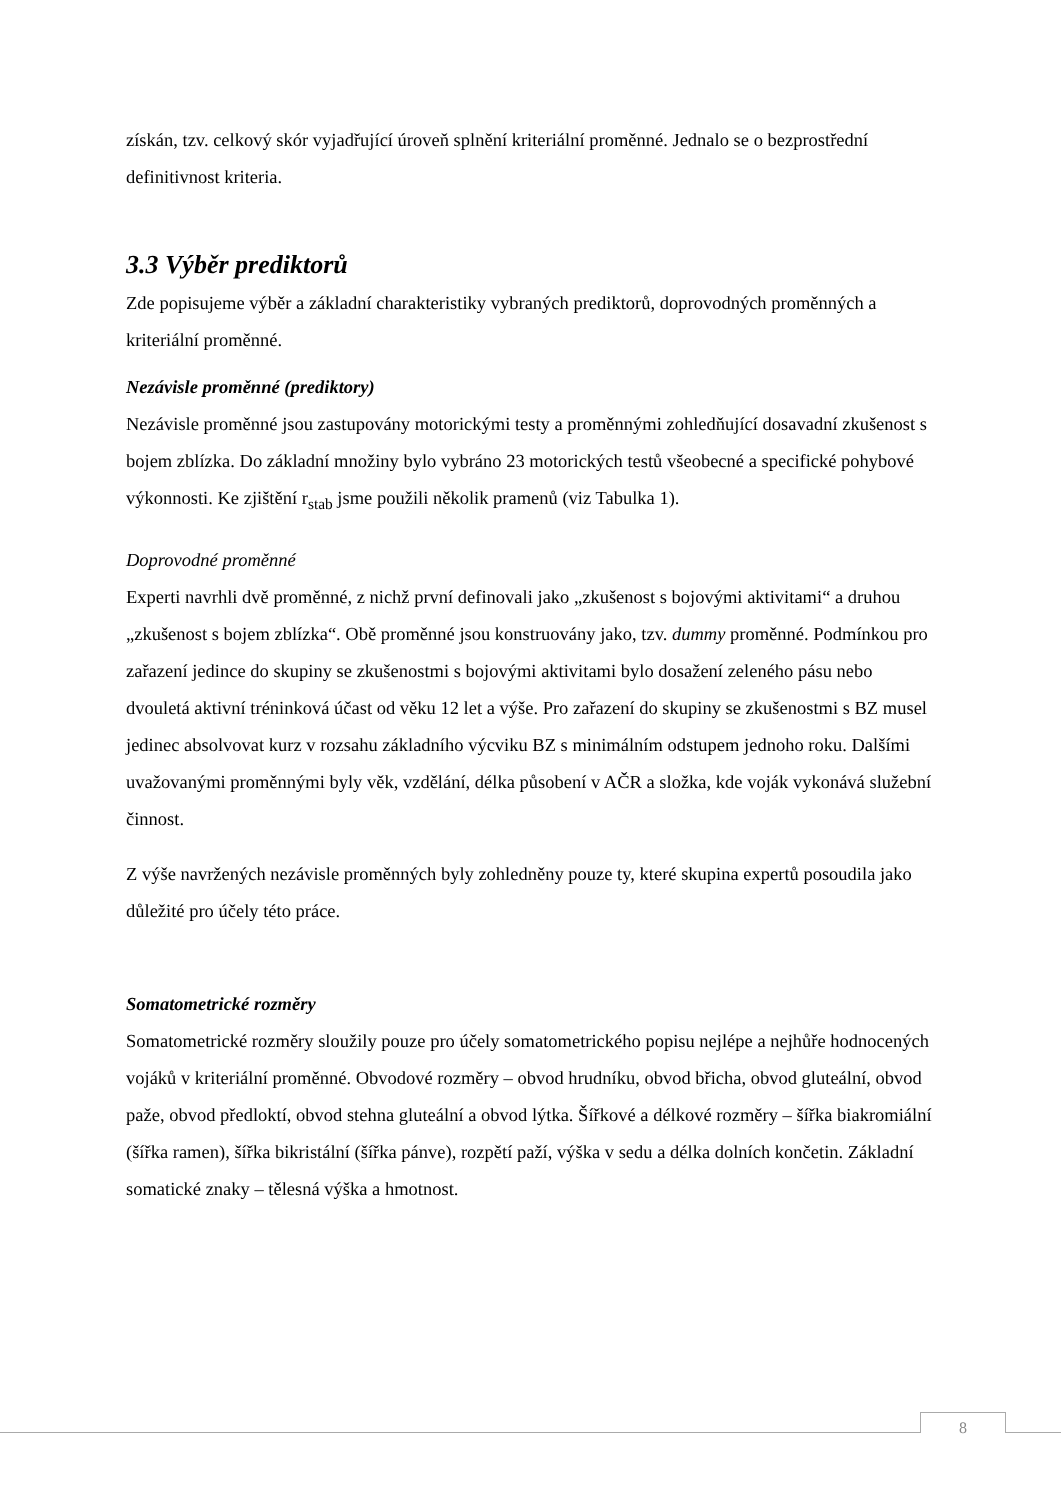získán, tzv. celkový skór vyjadřující úroveň splnění kriteriální proměnné. Jednalo se o bezprostřední definitivnost kriteria.
3.3 Výběr prediktorů
Zde popisujeme výběr a základní charakteristiky vybraných prediktorů, doprovodných proměnných a kriteriální proměnné.
Nezávisle proměnné (prediktory)
Nezávisle proměnné jsou zastupovány motorickými testy a proměnnými zohledňující dosavadní zkušenost s bojem zblízka. Do základní množiny bylo vybráno 23 motorických testů všeobecné a specifické pohybové výkonnosti. Ke zjištění r<sub>stab</sub> jsme použili několik pramenů (viz Tabulka 1).
Doprovodné proměnné
Experti navrhli dvě proměnné, z nichž první definovali jako „zkušenost s bojovými aktivitami“ a druhou „zkušenost s bojem zblízka“. Obě proměnné jsou konstruovány jako, tzv. dummy proměnné. Podmínkou pro zařazení jedince do skupiny se zkušenostmi s bojovými aktivitami bylo dosažení zeleného pásu nebo dvouletá aktivní tréninková účast od věku 12 let a výše. Pro zařazení do skupiny se zkušenostmi s BZ musel jedinec absolvovat kurz v rozsahu základního výcviku BZ s minimálním odstupem jednoho roku. Dalšími uvažovanými proměnnými byly věk, vzdělání, délka působení v AČR a složka, kde voják vykonává služební činnost.
Z výše navržených nezávisle proměnných byly zohledněny pouze ty, které skupina expertů posoudila jako důležité pro účely této práce.
Somatometrické rozměry
Somatometrické rozměry sloužily pouze pro účely somatometrického popisu nejlépe a nejhůře hodnocených vojáků v kriteriální proměnné. Obvodové rozměry – obvod hrudníku, obvod břicha, obvod gluteální, obvod paže, obvod předloktí, obvod stehna gluteální a obvod lýtka. Šířkové a délkové rozměry – šířka biakromiální (šířka ramen), šířka bikristální (šířka pánve), rozpětí paží, výška v sedu a délka dolních končetin. Základní somatické znaky – tělesná výška a hmotnost.
8